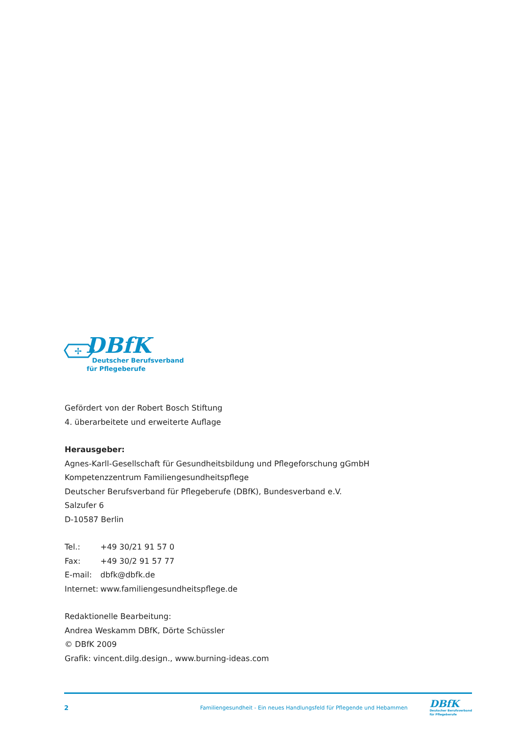✢
DBfK
Deutscher Berufsverband
für Pflegeberufe
Gefördert von der Robert Bosch Stiftung
4. überarbeitete und erweiterte Auflage
Herausgeber:
Agnes-Karll-Gesellschaft für Gesundheitsbildung und Pflegeforschung gGmbH
Kompetenzzentrum Familiengesundheitspflege
Deutscher Berufsverband für Pflegeberufe (DBfK), Bundesverband e.V.
Salzufer 6
D-10587 Berlin
| Tel.: | +49 30/21 91 57 0 |
| Fax: | +49 30/2 91 57 77 |
| E-mail: | dbfk@dbfk.de |
| Internet: | www.familiengesundheitspflege.de |
Redaktionelle Bearbeitung:
Andrea Weskamm DBfK, Dörte Schüssler
© DBfK 2009
Grafik: vincent.dilg.design., www.burning-ideas.com
2 Familiengesundheit - Ein neues Handlungsfeld für Pflegende und Hebammen
DBfK
Deutscher Berufsverband
für Pflegeberufe